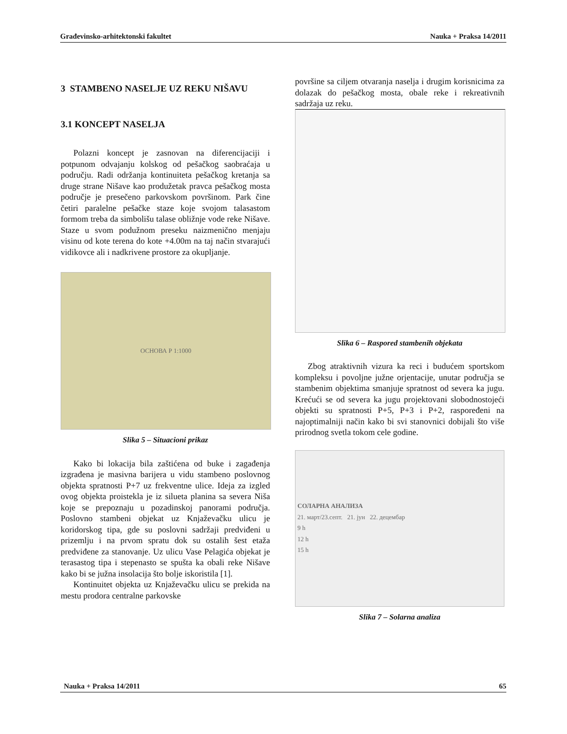Građevinsko-arhitektonski fakultet Nauka + Praksa 14/2011
3 STAMBENO NASELJE UZ REKU NIŠAVU
3.1 KONCEPT NASELJA
Polazni koncept je zasnovan na diferencijaciji i potpunom odvajanju kolskog od pešačkog saobraćaja u području. Radi održanja kontinuiteta pešačkog kretanja sa druge strane Nišave kao produžetak pravca pešačkog mosta područje je presečeno parkovskom površinom. Park čine četiri paralelne pešačke staze koje svojom talasastom formom treba da simbolišu talase obližnje vode reke Nišave. Staze u svom podužnom preseku naizmenično menjaju visinu od kote terena do kote +4.00m na taj način stvarajući vidikovce ali i nadkrivene prostore za okupljanje.
ОСНОВА Р 1:1000
Slika 5 – Situacioni prikaz
Kako bi lokacija bila zaštićena od buke i zagađenja izgrađena je masivna barijera u vidu stambeno poslovnog objekta spratnosti P+7 uz frekventne ulice. Ideja za izgled ovog objekta proistekla je iz silueta planina sa severa Niša koje se prepoznaju u pozadinskoj panorami područja. Poslovno stambeni objekat uz Knjaževačku ulicu je koridorskog tipa, gde su poslovni sadržaji predviđeni u prizemlju i na prvom spratu dok su ostalih šest etaža predviđene za stanovanje. Uz ulicu Vase Pelagića objekat je terasastog tipa i stepenasto se spušta ka obali reke Nišave kako bi se južna insolacija što bolje iskoristila [1].
Kontinuitet objekta uz Knjaževačku ulicu se prekida na mestu prodora centralne parkovske
površine sa ciljem otvaranja naselja i drugim korisnicima za dolazak do pešačkog mosta, obale reke i rekreativnih sadržaja uz reku.
Slika 6 – Raspored stambenih objekata
Zbog atraktivnih vizura ka reci i budućem sportskom kompleksu i povoljne južne orjentacije, unutar područja se stambenim objektima smanjuje spratnost od severa ka jugu. Krećući se od severa ka jugu projektovani slobodnostojeći objekti su spratnosti P+5, P+3 i P+2, raspoređeni na najoptimalniji način kako bi svi stanovnici dobijali što više prirodnog svetla tokom cele godine.
СОЛАРНА АНАЛИЗА
21. март/23.септ. 21. јун 22. децембар
9 h
12 h
15 h
Slika 7 – Solarna analiza
Nauka + Praksa 14/2011 65